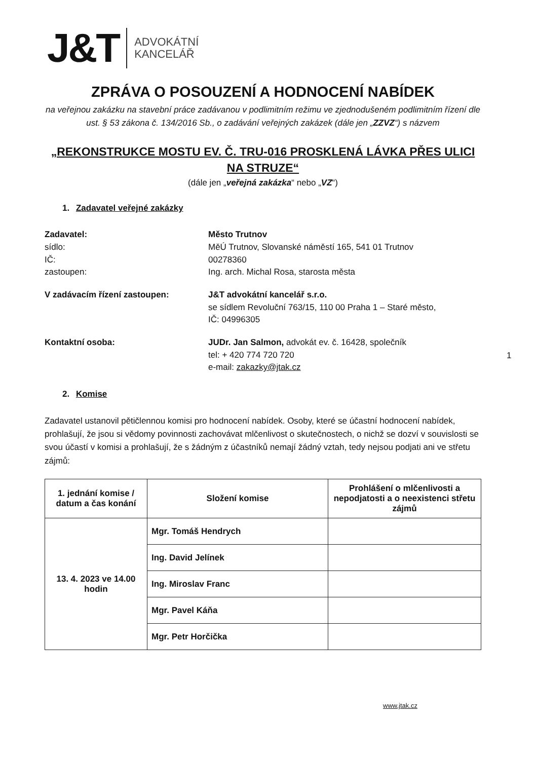J&T
ADVOKÁTNÍ
KANCELÁŘ
ZPRÁVA O POSOUZENÍ A HODNOCENÍ NABÍDEK
na veřejnou zakázku na stavební práce zadávanou v podlimitním režimu ve zjednodušeném podlimitním řízení dle ust. § 53 zákona č. 134/2016 Sb., o zadávání veřejných zakázek (dále jen „ZZVZ“) s názvem
„REKONSTRUKCE MOSTU EV. Č. TRU-016 PROSKLENÁ LÁVKA PŘES ULICI NA STRUZE“
(dále jen „veřejná zakázka“ nebo „VZ“)
1. Zadavatel veřejné zakázky
Zadavatel:
sídlo:
IČ:
zastoupen:
Město Trutnov
MěÚ Trutnov, Slovanské náměstí 165, 541 01 Trutnov
00278360
Ing. arch. Michal Rosa, starosta města
V zadávacím řízení zastoupen: J&T advokátní kancelář s.r.o.
se sídlem Revoluční 763/15, 110 00 Praha 1 – Staré město,
IČ: 04996305
Kontaktní osoba: JUDr. Jan Salmon, advokát ev. č. 16428, společník
tel: + 420 774 720 720
e-mail: zakazky@jtak.cz
1
2. Komise
Zadavatel ustanovil pětičlennou komisi pro hodnocení nabídek. Osoby, které se účastní hodnocení nabídek, prohlašují, že jsou si vědomy povinnosti zachovávat mlčenlivost o skutečnostech, o nichž se dozví v souvislosti se svou účastí v komisi a prohlašují, že s žádným z účastníků nemají žádný vztah, tedy nejsou podjati ani ve střetu zájmů:
| 1. jednání komise / datum a čas konání | Složení komise | Prohlášení o mlčenlivosti a nepodjatosti a o neexistenci střetu zájmů |
| --- | --- | --- |
| 13. 4. 2023 ve 14.00 hodin | Mgr. Tomáš Hendrych | |
| | Ing. David Jelínek | |
| | Ing. Miroslav Franc | |
| | Mgr. Pavel Káňa | |
| | Mgr. Petr Horčička | |
www.jtak.cz